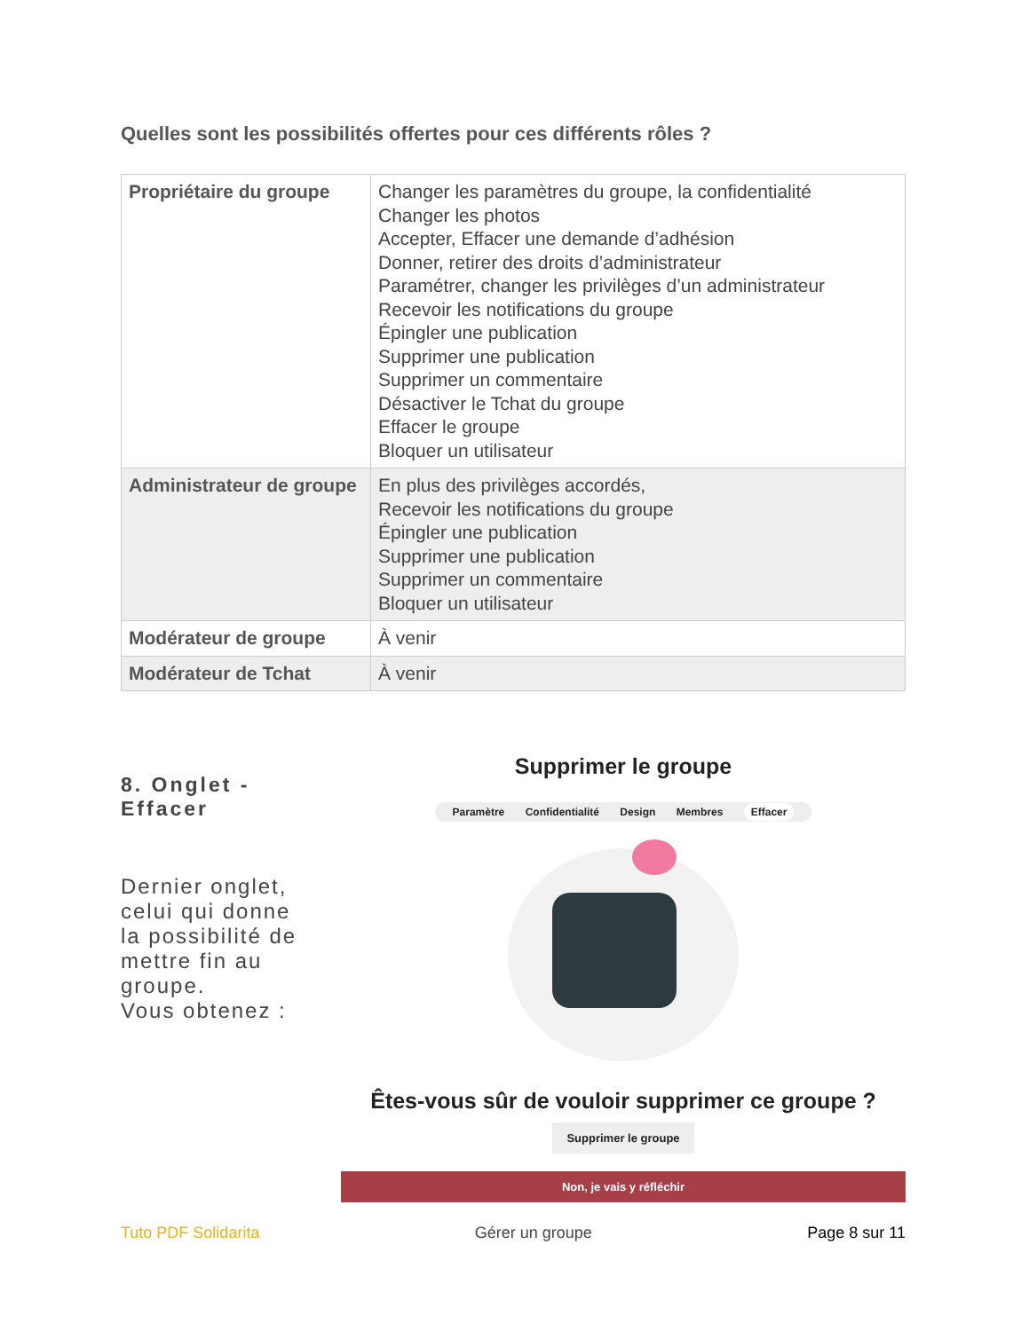Quelles sont les possibilités offertes pour ces différents rôles ?
| Propriétaire du groupe | Changer les paramètres du groupe, la confidentialité Changer les photos Accepter, Effacer une demande d’adhésion Donner, retirer des droits d’administrateur Paramétrer, changer les privilèges d’un administrateur Recevoir les notifications du groupe Épingler une publication Supprimer une publication Supprimer un commentaire Désactiver le Tchat du groupe Effacer le groupe Bloquer un utilisateur |
| Administrateur de groupe | En plus des privilèges accordés, Recevoir les notifications du groupe Épingler une publication Supprimer une publication Supprimer un commentaire Bloquer un utilisateur |
| Modérateur de groupe | À venir |
| Modérateur de Tchat | À venir |
8. Onglet - Effacer
Dernier onglet, celui qui donne la possibilité de mettre fin au groupe.
Vous obtenez :
Supprimer le groupe
Paramètre Confidentialité Design Membres Effacer
Êtes-vous sûr de vouloir supprimer ce groupe ?
Supprimer le groupe
Non, je vais y réfléchir
Tuto PDF Solidarita Gérer un groupe Page 8 sur 11